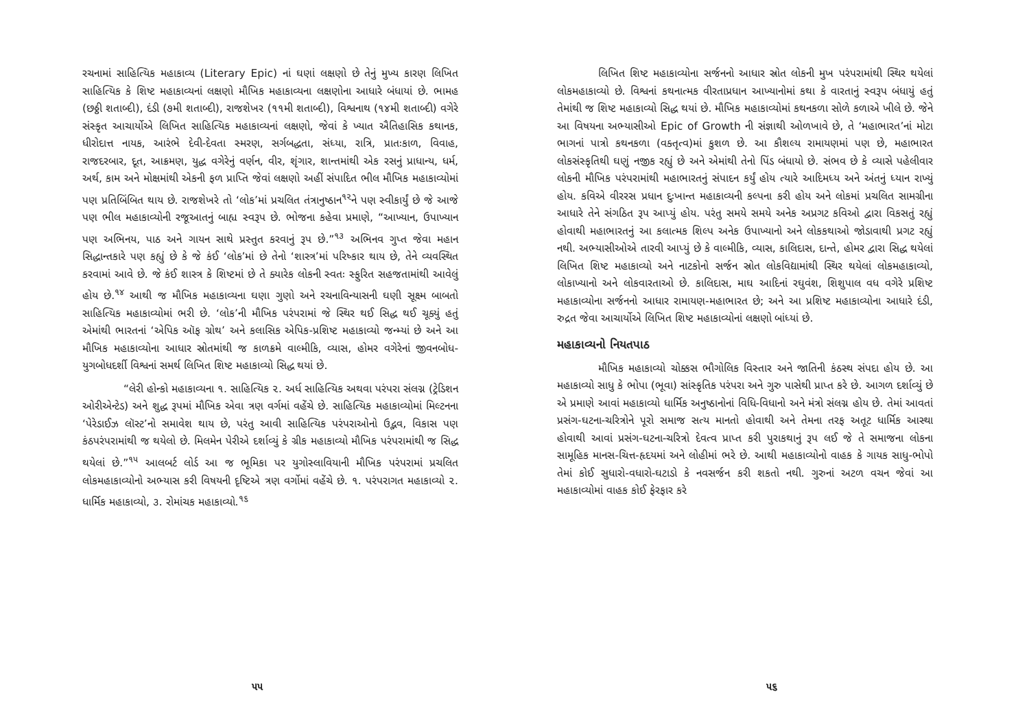રચનામાં સાહિત્યિક મહાકાવ્ય (Literary Epic) નાં ઘણાં લક્ષણો છે તેનું મુખ્ય કારણ લિખિત સાહિત્યિક કે શિષ્ટ મહાકાવ્યનાં લક્ષણો મૌખિક મહાકાવ્યના લક્ષણોના આધારે બંધાયાં છે. ભામહ (છઠ્ઠી શતાબ્દી), દંડી (૭મી શતાબ્દી), રાજશેખર (૧૧મી શતાબ્દી), વિશ્વનાથ (૧૪મી શતાબ્દી) વગેરે સંસ્કૃત આચાર્યોએ લિખિત સાહિત્યિક મહાકાવ્યનાં લક્ષણો, જેવાં કે ખ્યાત ઐતિહાસિક કથાનક, ધીરોદાત્ત નાયક, આરંભે દેવી-દેવતા સ્મરણ, સર્ગબદ્ધતા, સંધ્યા, રાત્રિ, પ્રાતઃકાળ, વિવાહ, રાજદરબાર, દૂત, આક્રમણ, યુદ્ધ વગેરેનું વર્ણન, વીર, શૃંગાર, શાન્તમાંથી એક રસનું પ્રાધાન્ય, ધર્મ, અર્થ, કામ અને મોક્ષમાંથી એકની ફળ પ્રાપ્તિ જેવાં લક્ષણો અહીં સંપાદિત ભીલ મૌખિક મહાકાવ્યોમાં પણ પ્રતિબિંબિત થાય છે. રાજશેખરે તો ‘લોક’માં પ્રચલિત તંત્રાનુષ્ઠાન<sup>૧૨</sup>ને પણ સ્વીકાર્યું છે જે આજે પણ ભીલ મહાકાવ્યોની રજૂઆતનું બાહ્ય સ્વરૂપ છે. ભોજના કહેવા પ્રમાણે, “આખ્યાન, ઉપાખ્યાન પણ અભિનય, પાઠ અને ગાયન સાથે પ્રસ્તુત કરવાનું રૂપ છે.”<sup>૧૩</sup> અભિનવ ગુપ્ત જેવા મહાન સિદ્ધાન્તકારે પણ કહ્યું છે કે જે કંઈ ‘લોક’માં છે તેનો ‘શાસ્ત્ર’માં પરિષ્કાર થાય છે, તેને વ્યવસ્થિત કરવામાં આવે છે. જે કંઈ શાસ્ત્ર કે શિષ્ટમાં છે તે ક્યારેક લોકની સ્વતઃ સ્ફુરિત સહજતામાંથી આવેલું હોય છે.<sup>૧૪</sup> આથી જ મૌખિક મહાકાવ્યના ઘણા ગુણો અને રચનાવિન્યાસની ઘણી સૂક્ષ્મ બાબતો સાહિત્યિક મહાકાવ્યોમાં ભરી છે. ‘લોક’ની મૌખિક પરંપરામાં જે સ્થિર થઈ સિદ્ધ થઈ ચૂક્યું હતું એમાંથી ભારતનાં ‘એપિક ઑફ ગ્રોથ’ અને કલાસિક એપિક-પ્રશિષ્ટ મહાકાવ્યો જન્મ્યાં છે અને આ મૌખિક મહાકાવ્યોના આધાર સ્રોતમાંથી જ કાળક્રમે વાલ્મીકિ, વ્યાસ, હોમર વગેરેનાં જીવનબોધ-યુગબોધદર્શી વિશ્વનાં સમર્થ લિખિત શિષ્ટ મહાકાવ્યો સિદ્ધ થયાં છે.
“લેરી હોન્કો મહાકાવ્યના ૧. સાહિત્યિક ૨. અર્ધ સાહિત્યિક અથવા પરંપરા સંલગ્ન (ટ્રેડિશન ઓરીએન્ટેડ) અને શુદ્ધ રૂપમાં મૌખિક એવા ત્રણ વર્ગમાં વહેંચે છે. સાહિત્યિક મહાકાવ્યોમાં મિલ્ટનના ‘પેરેડાઈઝ લૉસ્ટ’નો સમાવેશ થાય છે, પરંતુ આવી સાહિત્યિક પરંપરાઓનો ઉદ્ભવ, વિકાસ પણ કંઠપરંપરામાંથી જ થયેલો છે. મિલમેન પેરીએ દર્શાવ્યું કે ગ્રીક મહાકાવ્યો મૌખિક પરંપરામાંથી જ સિદ્ધ થયેલાં છે.”<sup>૧૫</sup> આલબર્ટ લોર્ડ આ જ ભૂમિકા પર યુગોસ્લાવિયાની મૌખિક પરંપરામાં પ્રચલિત લોકમહાકાવ્યોનો અભ્યાસ કરી વિષયની દૃષ્ટિએ ત્રણ વર્ગોમાં વહેંચે છે. ૧. પરંપરાગત મહાકાવ્યો ૨. ધાર્મિક મહાકાવ્યો, ૩. રોમાંચક મહાકાવ્યો.<sup>૧૬</sup>
૫૫
લિખિત શિષ્ટ મહાકાવ્યોના સર્જનનો આધાર સ્રોત લોકની મુખ પરંપરામાંથી સ્થિર થયેલાં લોકમહાકાવ્યો છે. વિશ્વનાં કથનાત્મક વીરતાપ્રધાન આખ્યાનોમાં કથા કે વારતાનું સ્વરૂપ બંધાયું હતું તેમાંથી જ શિષ્ટ મહાકાવ્યો સિદ્ધ થયાં છે. મૌખિક મહાકાવ્યોમાં કથનકળા સોળે કળાએ ખીલે છે. જેને આ વિષયના અભ્યાસીઓ Epic of Growth ની સંજ્ઞાથી ઓળખાવે છે, તે ‘મહાભારત’નાં મોટા ભાગનાં પાત્રો કથનકળા (વક્તૃત્વ)માં કુશળ છે. આ કૌશલ્ય રામાયણમાં પણ છે, મહાભારત લોકસંસ્કૃતિથી ઘણું નજીક રહ્યું છે અને એમાંથી તેનો પિંડ બંધાયો છે. સંભવ છે કે વ્યાસે પહેલીવાર લોકની મૌખિક પરંપરામાંથી મહાભારતનું સંપાદન કર્યું હોય ત્યારે આદિમધ્ય અને અંતનું ધ્યાન રાખ્યું હોય. કવિએ વીરરસ પ્રધાન દુઃખાન્ત મહાકાવ્યની કલ્પના કરી હોય અને લોકમાં પ્રચલિત સામગ્રીના આધારે તેને સંગઠિત રૂપ આપ્યું હોય. પરંતુ સમયે સમયે અનેક અપ્રગટ કવિઓ દ્વારા વિકસતું રહ્યું હોવાથી મહાભારતનું આ કલાત્મક શિલ્પ અનેક ઉપાખ્યાનો અને લોકકથાઓ જોડાવાથી પ્રગટ રહ્યું નથી. અભ્યાસીઓએ તારવી આપ્યું છે કે વાલ્મીકિ, વ્યાસ, કાલિદાસ, દાન્તે, હોમર દ્વારા સિદ્ધ થયેલાં લિખિત શિષ્ટ મહાકાવ્યો અને નાટકોનો સર્જન સ્રોત લોકવિદ્યામાંથી સ્થિર થયેલાં લોકમહાકાવ્યો, લોકાખ્યાનો અને લોકવારતાઓ છે. કાલિદાસ, માઘ આદિનાં રઘુવંશ, શિશુપાલ વધ વગેરે પ્રશિષ્ટ મહાકાવ્યોના સર્જનનો આધાર રામાયણ-મહાભારત છે; અને આ પ્રશિષ્ટ મહાકાવ્યોના આધારે દંડી, રુદ્રત જેવા આચાર્યોએ લિખિત શિષ્ટ મહાકાવ્યોનાં લક્ષણો બાંધ્યાં છે.
મહાકાવ્યનો નિયતપાઠ
મૌખિક મહાકાવ્યો ચોક્કસ ભૌગોલિક વિસ્તાર અને જાતિની કંઠસ્થ સંપદા હોય છે. આ મહાકાવ્યો સાધુ કે ભોપા (ભૂવા) સાંસ્કૃતિક પરંપરા અને ગુરુ પાસેથી પ્રાપ્ત કરે છે. આગળ દર્શાવ્યું છે એ પ્રમાણે આવાં મહાકાવ્યો ધાર્મિક અનુષ્ઠાનોનાં વિધિ-વિધાનો અને મંત્રો સંલગ્ન હોય છે. તેમાં આવતાં પ્રસંગ-ઘટના-ચરિત્રોને પૂરો સમાજ સત્ય માનતો હોવાથી અને તેમના તરફ અતૂટ ધાર્મિક આસ્થા હોવાથી આવાં પ્રસંગ-ઘટના-ચરિત્રો દેવત્વ પ્રાપ્ત કરી પુરાકથાનું રૂપ લઈ જે તે સમાજના લોકના સામૂહિક માનસ-ચિત્ત-હૃદયમાં અને લોહીમાં ભરે છે. આથી મહાકાવ્યોનો વાહક કે ગાયક સાધુ-ભોપો તેમાં કોઈ સુધારો-વધારો-ઘટાડો કે નવસર્જન કરી શકતો નથી. ગુરુનાં અટળ વચન જેવાં આ મહાકાવ્યોમાં વાહક કોઈ ફેરફાર કરે
૫૬